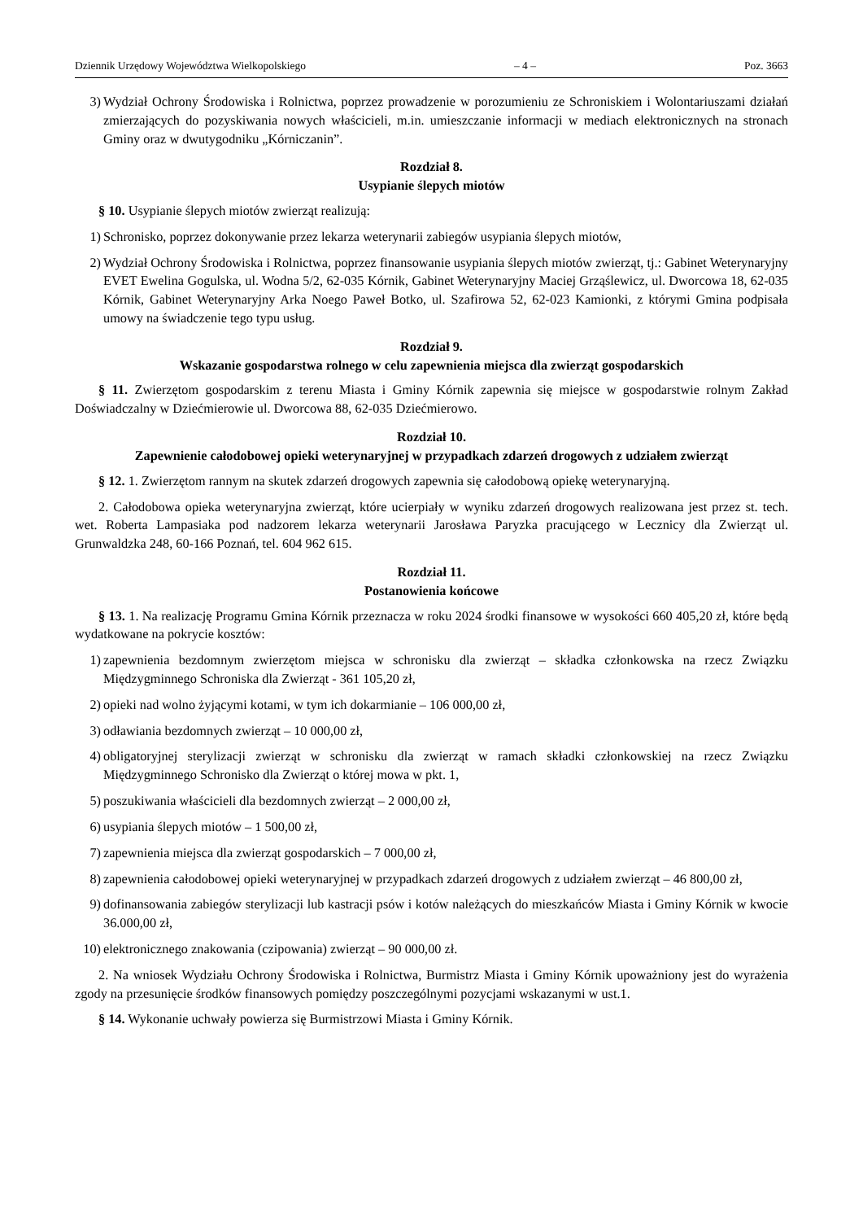Dziennik Urzędowy Województwa Wielkopolskiego – 4 – Poz. 3663
3) Wydział Ochrony Środowiska i Rolnictwa, poprzez prowadzenie w porozumieniu ze Schroniskiem i Wolontariuszami działań zmierzających do pozyskiwania nowych właścicieli, m.in. umieszczanie informacji w mediach elektronicznych na stronach Gminy oraz w dwutygodniku „Kórniczanin”.
Rozdział 8.
Usypianie ślepych miotów
§ 10. Usypianie ślepych miotów zwierząt realizują:
1) Schronisko, poprzez dokonywanie przez lekarza weterynarii zabiegów usypiania ślepych miotów,
2) Wydział Ochrony Środowiska i Rolnictwa, poprzez finansowanie usypiania ślepych miotów zwierząt, tj.: Gabinet Weterynaryjny EVET Ewelina Gogulska, ul. Wodna 5/2, 62-035 Kórnik, Gabinet Weterynaryjny Maciej Grząślewicz, ul. Dworcowa 18, 62-035 Kórnik, Gabinet Weterynaryjny Arka Noego Paweł Botko, ul. Szafirowa 52, 62-023 Kamionki, z którymi Gmina podpisała umowy na świadczenie tego typu usług.
Rozdział 9.
Wskazanie gospodarstwa rolnego w celu zapewnienia miejsca dla zwierząt gospodarskich
§ 11. Zwierzętom gospodarskim z terenu Miasta i Gminy Kórnik zapewnia się miejsce w gospodarstwie rolnym Zakład Doświadczalny w Dziećmierowie ul. Dworcowa 88, 62-035 Dziećmierowo.
Rozdział 10.
Zapewnienie całodobowej opieki weterynaryjnej w przypadkach zdarzeń drogowych z udziałem zwierząt
§ 12. 1. Zwierzętom rannym na skutek zdarzeń drogowych zapewnia się całodobową opiekę weterynaryjną.
2. Całodobowa opieka weterynaryjna zwierząt, które ucierpiały w wyniku zdarzeń drogowych realizowana jest przez st. tech. wet. Roberta Lampasiaka pod nadzorem lekarza weterynarii Jarosława Paryzka pracującego w Lecznicy dla Zwierząt ul. Grunwaldzka 248, 60-166 Poznań, tel. 604 962 615.
Rozdział 11.
Postanowienia końcowe
§ 13. 1. Na realizację Programu Gmina Kórnik przeznacza w roku 2024 środki finansowe w wysokości 660 405,20 zł, które będą wydatkowane na pokrycie kosztów:
1) zapewnienia bezdomnym zwierzętom miejsca w schronisku dla zwierząt – składka członkowska na rzecz Związku Międzygminnego Schroniska dla Zwierząt - 361 105,20 zł,
2) opieki nad wolno żyjącymi kotami, w tym ich dokarmianie – 106 000,00 zł,
3) odławiania bezdomnych zwierząt – 10 000,00 zł,
4) obligatoryjnej sterylizacji zwierząt w schronisku dla zwierząt w ramach składki członkowskiej na rzecz Związku Międzygminnego Schronisko dla Zwierząt o której mowa w pkt. 1,
5) poszukiwania właścicieli dla bezdomnych zwierząt – 2 000,00 zł,
6) usypiania ślepych miotów – 1 500,00 zł,
7) zapewnienia miejsca dla zwierząt gospodarskich – 7 000,00 zł,
8) zapewnienia całodobowej opieki weterynaryjnej w przypadkach zdarzeń drogowych z udziałem zwierząt – 46 800,00 zł,
9) dofinansowania zabiegów sterylizacji lub kastracji psów i kotów należących do mieszkańców Miasta i Gminy Kórnik w kwocie 36.000,00 zł,
10) elektronicznego znakowania (czipowania) zwierząt – 90 000,00 zł.
2. Na wniosek Wydziału Ochrony Środowiska i Rolnictwa, Burmistrz Miasta i Gminy Kórnik upoważniony jest do wyrażenia zgody na przesunięcie środków finansowych pomiędzy poszczególnymi pozycjami wskazanymi w ust.1.
§ 14. Wykonanie uchwały powierza się Burmistrzowi Miasta i Gminy Kórnik.